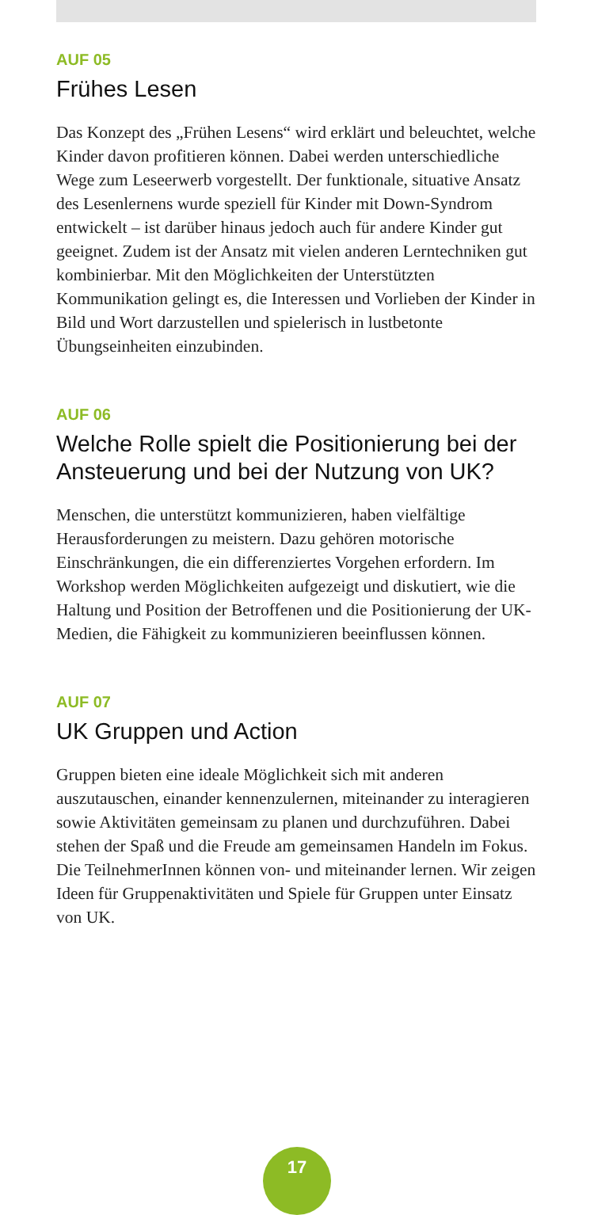AUF 05
Frühes Lesen
Das Konzept des „Frühen Lesens“ wird erklärt und beleuchtet, welche Kinder davon profitieren können. Dabei werden unterschiedliche Wege zum Leseerwerb vorgestellt. Der funktionale, situative Ansatz des Lesenlernens wurde speziell für Kinder mit Down-Syndrom entwickelt – ist darüber hinaus jedoch auch für andere Kinder gut geeignet. Zudem ist der Ansatz mit vielen anderen Lerntechniken gut kombinierbar. Mit den Möglichkeiten der Unterstützten Kommunikation gelingt es, die Interessen und Vorlieben der Kinder in Bild und Wort darzustellen und spielerisch in lustbetonte Übungseinheiten einzubinden.
AUF 06
Welche Rolle spielt die Positionierung bei der Ansteuerung und bei der Nutzung von UK?
Menschen, die unterstützt kommunizieren, haben vielfältige Herausforderungen zu meistern. Dazu gehören motorische Einschränkungen, die ein differenziertes Vorgehen erfordern. Im Workshop werden Möglichkeiten aufgezeigt und diskutiert, wie die Haltung und Position der Betroffenen und die Positionierung der UK-Medien, die Fähigkeit zu kommunizieren beeinflussen können.
AUF 07
UK Gruppen und Action
Gruppen bieten eine ideale Möglichkeit sich mit anderen auszutauschen, einander kennenzulernen, miteinander zu interagieren sowie Aktivitäten gemeinsam zu planen und durchzuführen. Dabei stehen der Spaß und die Freude am gemeinsamen Handeln im Fokus. Die TeilnehmerInnen können von- und miteinander lernen. Wir zeigen Ideen für Gruppenaktivitäten und Spiele für Gruppen unter Einsatz von UK.
17